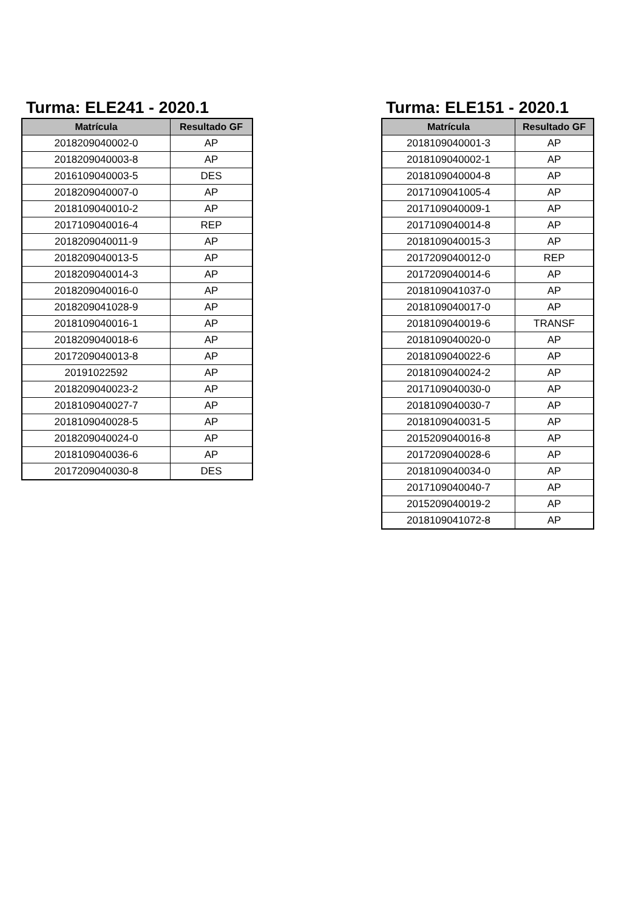Turma: ELE241 - 2020.1
| Matrícula | Resultado GF |
| --- | --- |
| 2018209040002-0 | AP |
| 2018209040003-8 | AP |
| 2016109040003-5 | DES |
| 2018209040007-0 | AP |
| 2018109040010-2 | AP |
| 2017109040016-4 | REP |
| 2018209040011-9 | AP |
| 2018209040013-5 | AP |
| 2018209040014-3 | AP |
| 2018209040016-0 | AP |
| 2018209041028-9 | AP |
| 2018109040016-1 | AP |
| 2018209040018-6 | AP |
| 2017209040013-8 | AP |
| 20191022592 | AP |
| 2018209040023-2 | AP |
| 2018109040027-7 | AP |
| 2018109040028-5 | AP |
| 2018209040024-0 | AP |
| 2018109040036-6 | AP |
| 2017209040030-8 | DES |
Turma: ELE151 - 2020.1
| Matrícula | Resultado GF |
| --- | --- |
| 2018109040001-3 | AP |
| 2018109040002-1 | AP |
| 2018109040004-8 | AP |
| 2017109041005-4 | AP |
| 2017109040009-1 | AP |
| 2017109040014-8 | AP |
| 2018109040015-3 | AP |
| 2017209040012-0 | REP |
| 2017209040014-6 | AP |
| 2018109041037-0 | AP |
| 2018109040017-0 | AP |
| 2018109040019-6 | TRANSF |
| 2018109040020-0 | AP |
| 2018109040022-6 | AP |
| 2018109040024-2 | AP |
| 2017109040030-0 | AP |
| 2018109040030-7 | AP |
| 2018109040031-5 | AP |
| 2015209040016-8 | AP |
| 2017209040028-6 | AP |
| 2018109040034-0 | AP |
| 2017109040040-7 | AP |
| 2015209040019-2 | AP |
| 2018109041072-8 | AP |